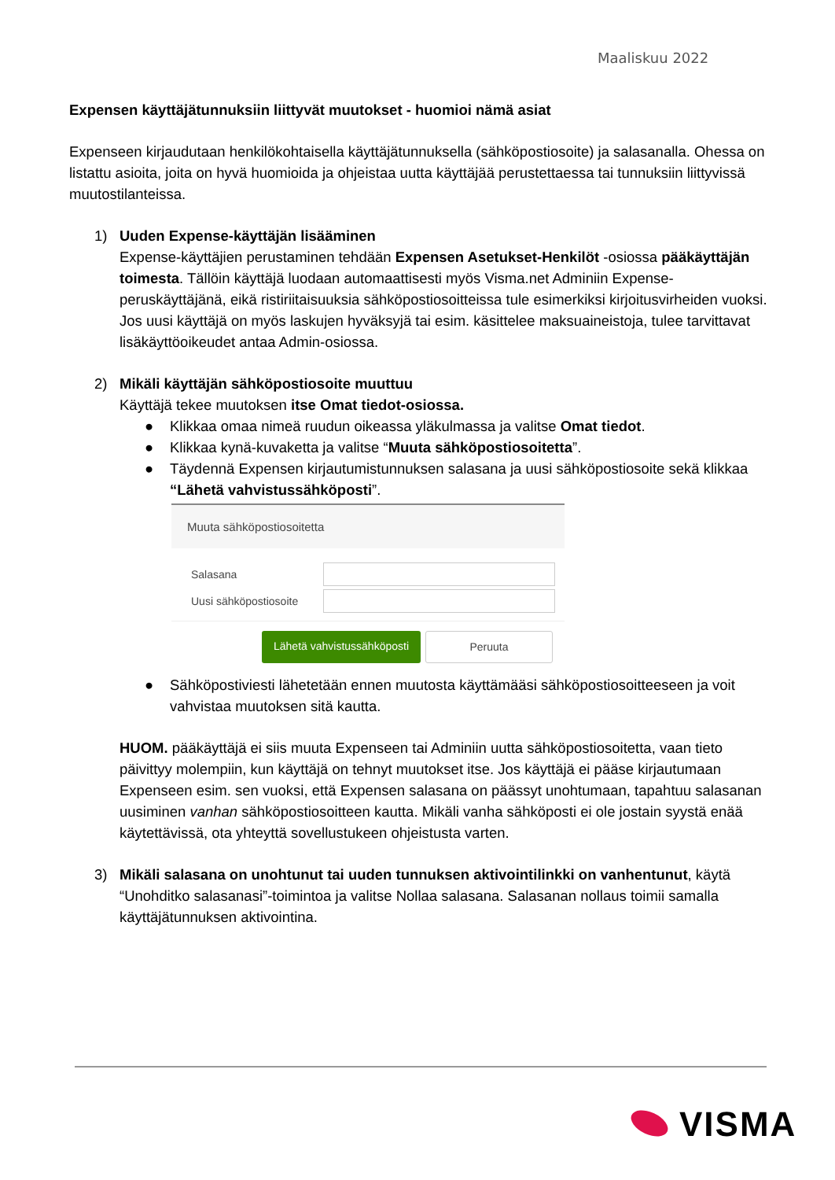Maaliskuu 2022
Expensen käyttäjätunnuksiin liittyvät muutokset - huomioi nämä asiat
Expenseen kirjaudutaan henkilökohtaisella käyttäjätunnuksella (sähköpostiosoite) ja salasanalla. Ohessa on listattu asioita, joita on hyvä huomioida ja ohjeistaa uutta käyttäjää perustettaessa tai tunnuksiin liittyvissä muutostilanteissa.
1) Uuden Expense-käyttäjän lisääminen
Expense-käyttäjien perustaminen tehdään Expensen Asetukset-Henkilöt -osiossa pääkäyttäjän toimesta. Tällöin käyttäjä luodaan automaattisesti myös Visma.net Adminiin Expense-peruskäyttäjänä, eikä ristiriitaisuuksia sähköpostiosoitteissa tule esimerkiksi kirjoitusvirheiden vuoksi. Jos uusi käyttäjä on myös laskujen hyväksyjä tai esim. käsittelee maksuaineistoja, tulee tarvittavat lisäkäyttöoikeudet antaa Admin-osiossa.
2) Mikäli käyttäjän sähköpostiosoite muuttuu
Käyttäjä tekee muutoksen itse Omat tiedot-osiossa.
● Klikkaa omaa nimeä ruudun oikeassa yläkulmassa ja valitse Omat tiedot.
● Klikkaa kynä-kuvaketta ja valitse “Muuta sähköpostiosoitetta”.
● Täydennä Expensen kirjautumistunnuksen salasana ja uusi sähköpostiosoite sekä klikkaa “Lähetä vahvistussähköposti”.
Muuta sähköpostiosoitetta
Salasana
Uusi sähköpostiosoite
Lähetä vahvistussähköposti Peruuta
● Sähköpostiviesti lähetetään ennen muutosta käyttämääsi sähköpostiosoitteeseen ja voit vahvistaa muutoksen sitä kautta.
HUOM. pääkäyttäjä ei siis muuta Expenseen tai Adminiin uutta sähköpostiosoitetta, vaan tieto päivittyy molempiin, kun käyttäjä on tehnyt muutokset itse. Jos käyttäjä ei pääse kirjautumaan Expenseen esim. sen vuoksi, että Expensen salasana on päässyt unohtumaan, tapahtuu salasanan uusiminen vanhan sähköpostiosoitteen kautta. Mikäli vanha sähköposti ei ole jostain syystä enää käytettävissä, ota yhteyttä sovellustukeen ohjeistusta varten.
3) Mikäli salasana on unohtunut tai uuden tunnuksen aktivointilinkki on vanhentunut, käytä “Unohditko salasanasi”-toimintoa ja valitse Nollaa salasana. Salasanan nollaus toimii samalla käyttäjätunnuksen aktivointina.
VISMA